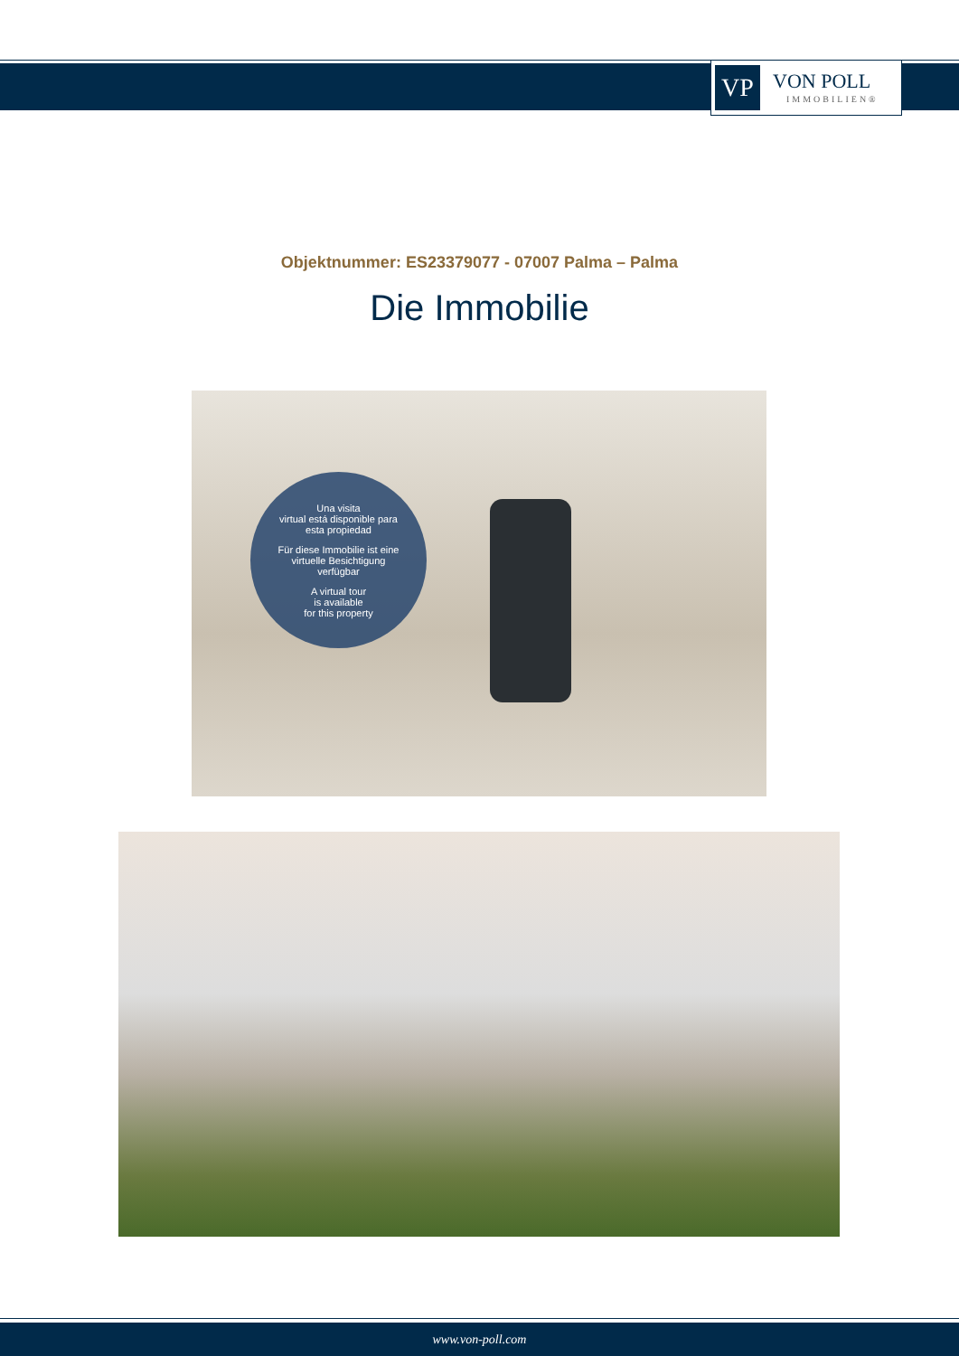VP
VON POLL
IMMOBILIEN®
Objektnummer: ES23379077 - 07007 Palma – Palma
Die Immobilie
Una visita
virtual está disponible para
esta propiedad
Für diese Immobilie ist eine
virtuelle Besichtigung
verfügbar
A virtual tour
is available
for this property
www.von-poll.com